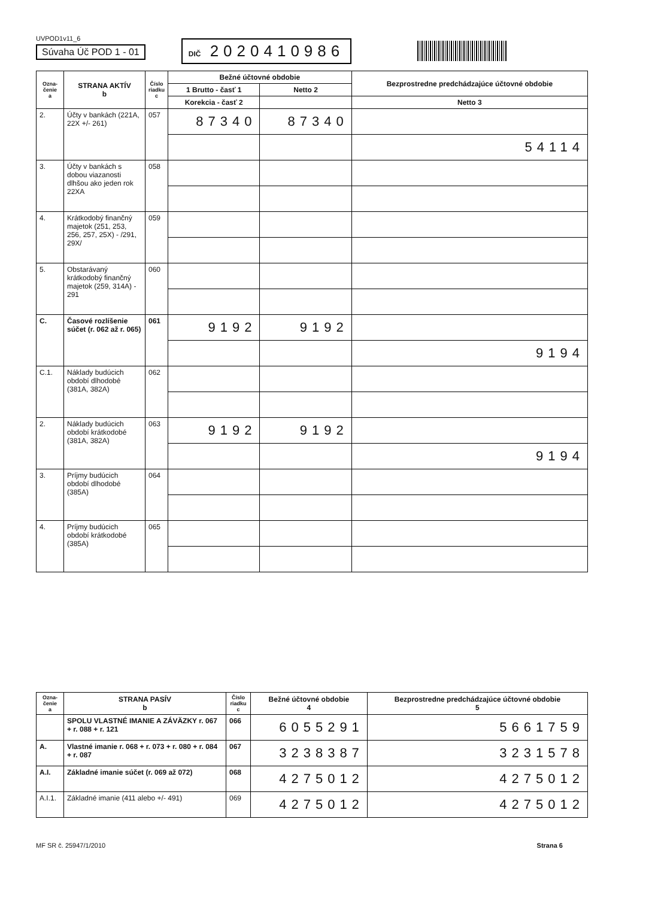UVPOD1v11_6
Súvaha Úč POD 1 - 01
DIČ 2020410986
| Ozna- čenie a | STRANA AKTÍV b | Číslo riadku c | Bežné účtovné obdobie | | | Bezprostredne predchádzajúce účtovné obdobie |
| --- | --- | --- | --- | --- | --- | --- |
| | | | 1 Brutto - časť 1 | Netto 2 | | |
| | | | Korekcia - časť 2 | | | Netto 3 |
| 2. | Účty v bankách (221A, 22X +/- 261) | 057 | 87340 | 87340 | | |
| | | | | | 54114 | |
| 3. | Účty v bankách s dobou viazanosti dlhšou ako jeden rok 22XA | 058 | | | | |
| 4. | Krátkodobý finančný majetok (251, 253, 256, 257, 25X) - /291, 29X/ | 059 | | | | |
| 5. | Obstarávaný krátkodobý finančný majetok (259, 314A) - 291 | 060 | | | | |
| C. | Časové rozlíšenie súčet (r. 062 až r. 065) | 061 | 9192 | 9192 | | |
| | | | | | 9194 | |
| C.1. | Náklady budúcich období dlhodobé (381A, 382A) | 062 | | | | |
| 2. | Náklady budúcich období krátkodobé (381A, 382A) | 063 | 9192 | 9192 | | |
| | | | | | 9194 | |
| 3. | Príjmy budúcich období dlhodobé (385A) | 064 | | | | |
| 4. | Príjmy budúcich období krátkodobé (385A) | 065 | | | | |
| Ozna- čenie a | STRANA PASÍV b | Číslo riadku c | Bežné účtovné obdobie 4 | Bezprostredne predchádzajúce účtovné obdobie 5 |
| --- | --- | --- | --- | --- |
| | SPOLU VLASTNÉ IMANIE A ZÁVÄZKY r. 067 + r. 088 + r. 121 | 066 | 6055291 | 5661759 |
| A. | Vlastné imanie r. 068 + r. 073 + r. 080 + r. 084 + r. 087 | 067 | 3238387 | 3231578 |
| A.I. | Základné imanie súčet (r. 069 až 072) | 068 | 4275012 | 4275012 |
| A.I.1. | Základné imanie (411 alebo +/- 491) | 069 | 4275012 | 4275012 |
MF SR č. 25947/1/2010 Strana 6